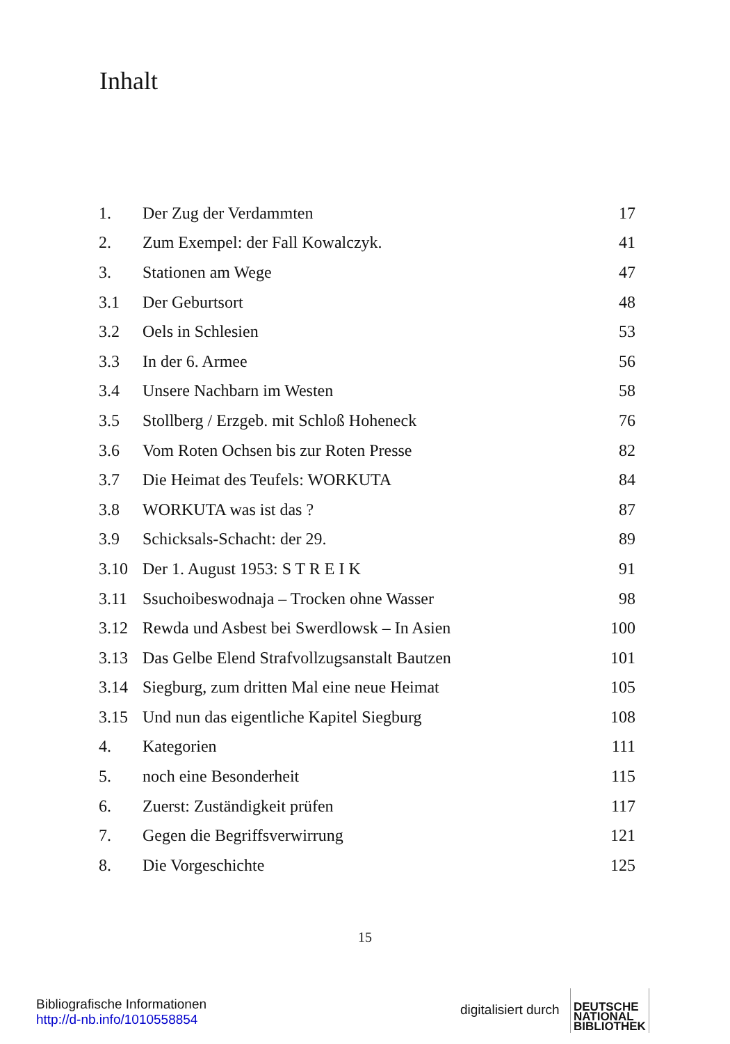Inhalt
| 1. | Der Zug der Verdammten | 17 |
| 2. | Zum Exempel: der Fall Kowalczyk. | 41 |
| 3. | Stationen am Wege | 47 |
| 3.1 | Der Geburtsort | 48 |
| 3.2 | Oels in Schlesien | 53 |
| 3.3 | In der 6. Armee | 56 |
| 3.4 | Unsere Nachbarn im Westen | 58 |
| 3.5 | Stollberg / Erzgeb. mit Schloß Hoheneck | 76 |
| 3.6 | Vom Roten Ochsen bis zur Roten Presse | 82 |
| 3.7 | Die Heimat des Teufels: WORKUTA | 84 |
| 3.8 | WORKUTA was ist das ? | 87 |
| 3.9 | Schicksals-Schacht: der 29. | 89 |
| 3.10 | Der 1. August 1953: S T R E I K | 91 |
| 3.11 | Ssuchoibeswodnaja – Trocken ohne Wasser | 98 |
| 3.12 | Rewda und Asbest bei Swerdlowsk – In Asien | 100 |
| 3.13 | Das Gelbe Elend Strafvollzugsanstalt Bautzen | 101 |
| 3.14 | Siegburg, zum dritten Mal eine neue Heimat | 105 |
| 3.15 | Und nun das eigentliche Kapitel Siegburg | 108 |
| 4. | Kategorien | 111 |
| 5. | noch eine Besonderheit | 115 |
| 6. | Zuerst: Zuständigkeit prüfen | 117 |
| 7. | Gegen die Begriffsverwirrung | 121 |
| 8. | Die Vorgeschichte | 125 |
15
Bibliografische Informationen
http://d-nb.info/1010558854
digitalisiert durch
DEUTSCHE
NATIONAL
BIBLIOTHEK